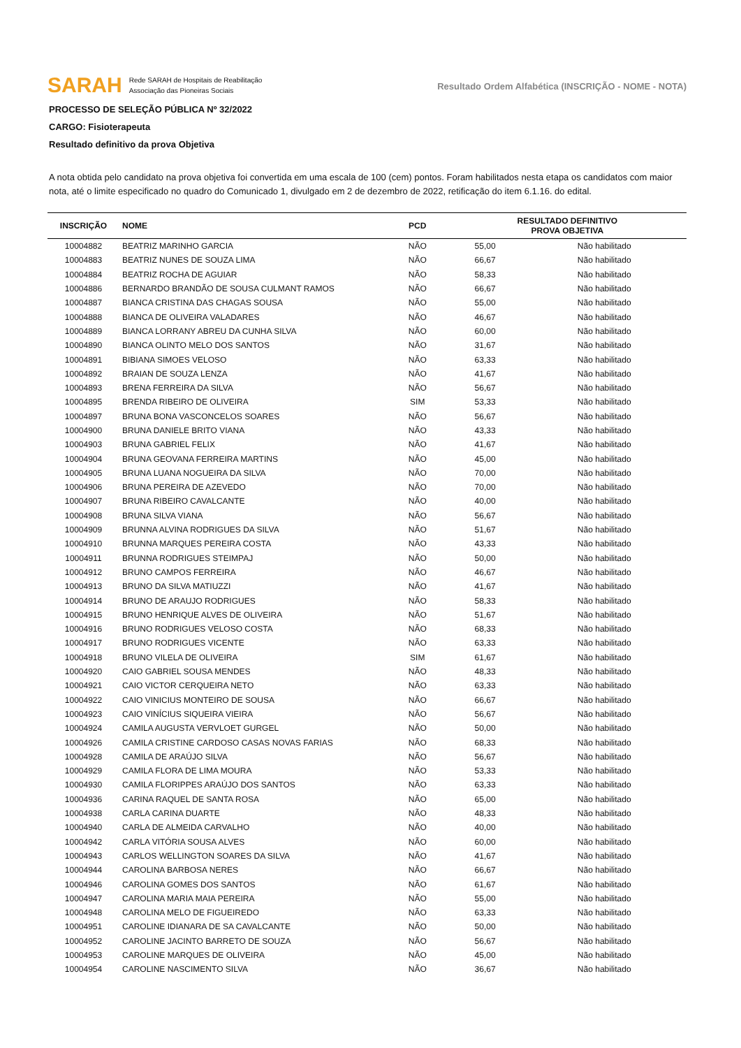SARAH Rede SARAH de Hospitais de Reabilitação
Associação das Pioneiras Sociais
Resultado Ordem Alfabética (INSCRIÇÃO - NOME - NOTA)
PROCESSO DE SELEÇÃO PÚBLICA Nº 32/2022
CARGO: Fisioterapeuta
Resultado definitivo da prova Objetiva
A nota obtida pelo candidato na prova objetiva foi convertida em uma escala de 100 (cem) pontos. Foram habilitados nesta etapa os candidatos com maior nota, até o limite especificado no quadro do Comunicado 1, divulgado em 2 de dezembro de 2022, retificação do item 6.1.16. do edital.
| INSCRIÇÃO | NOME | PCD | RESULTADO DEFINITIVO PROVA OBJETIVA | |
| --- | --- | --- | --- | --- |
| 10004882 | BEATRIZ MARINHO GARCIA | NÃO | 55,00 | Não habilitado |
| 10004883 | BEATRIZ NUNES DE SOUZA LIMA | NÃO | 66,67 | Não habilitado |
| 10004884 | BEATRIZ ROCHA DE AGUIAR | NÃO | 58,33 | Não habilitado |
| 10004886 | BERNARDO BRANDÃO DE SOUSA CULMANT RAMOS | NÃO | 66,67 | Não habilitado |
| 10004887 | BIANCA CRISTINA DAS CHAGAS SOUSA | NÃO | 55,00 | Não habilitado |
| 10004888 | BIANCA DE OLIVEIRA VALADARES | NÃO | 46,67 | Não habilitado |
| 10004889 | BIANCA LORRANY ABREU DA CUNHA SILVA | NÃO | 60,00 | Não habilitado |
| 10004890 | BIANCA OLINTO MELO DOS SANTOS | NÃO | 31,67 | Não habilitado |
| 10004891 | BIBIANA SIMOES VELOSO | NÃO | 63,33 | Não habilitado |
| 10004892 | BRAIAN DE SOUZA LENZA | NÃO | 41,67 | Não habilitado |
| 10004893 | BRENA FERREIRA DA SILVA | NÃO | 56,67 | Não habilitado |
| 10004895 | BRENDA RIBEIRO DE OLIVEIRA | SIM | 53,33 | Não habilitado |
| 10004897 | BRUNA BONA VASCONCELOS SOARES | NÃO | 56,67 | Não habilitado |
| 10004900 | BRUNA DANIELE BRITO VIANA | NÃO | 43,33 | Não habilitado |
| 10004903 | BRUNA GABRIEL FELIX | NÃO | 41,67 | Não habilitado |
| 10004904 | BRUNA GEOVANA FERREIRA MARTINS | NÃO | 45,00 | Não habilitado |
| 10004905 | BRUNA LUANA NOGUEIRA DA SILVA | NÃO | 70,00 | Não habilitado |
| 10004906 | BRUNA PEREIRA DE AZEVEDO | NÃO | 70,00 | Não habilitado |
| 10004907 | BRUNA RIBEIRO CAVALCANTE | NÃO | 40,00 | Não habilitado |
| 10004908 | BRUNA SILVA VIANA | NÃO | 56,67 | Não habilitado |
| 10004909 | BRUNNA ALVINA RODRIGUES DA SILVA | NÃO | 51,67 | Não habilitado |
| 10004910 | BRUNNA MARQUES PEREIRA COSTA | NÃO | 43,33 | Não habilitado |
| 10004911 | BRUNNA RODRIGUES STEIMPAJ | NÃO | 50,00 | Não habilitado |
| 10004912 | BRUNO CAMPOS FERREIRA | NÃO | 46,67 | Não habilitado |
| 10004913 | BRUNO DA SILVA MATIUZZI | NÃO | 41,67 | Não habilitado |
| 10004914 | BRUNO DE ARAUJO RODRIGUES | NÃO | 58,33 | Não habilitado |
| 10004915 | BRUNO HENRIQUE ALVES DE OLIVEIRA | NÃO | 51,67 | Não habilitado |
| 10004916 | BRUNO RODRIGUES VELOSO COSTA | NÃO | 68,33 | Não habilitado |
| 10004917 | BRUNO RODRIGUES VICENTE | NÃO | 63,33 | Não habilitado |
| 10004918 | BRUNO VILELA DE OLIVEIRA | SIM | 61,67 | Não habilitado |
| 10004920 | CAIO GABRIEL SOUSA MENDES | NÃO | 48,33 | Não habilitado |
| 10004921 | CAIO VICTOR CERQUEIRA NETO | NÃO | 63,33 | Não habilitado |
| 10004922 | CAIO VINICIUS MONTEIRO DE SOUSA | NÃO | 66,67 | Não habilitado |
| 10004923 | CAIO VINÍCIUS SIQUEIRA VIEIRA | NÃO | 56,67 | Não habilitado |
| 10004924 | CAMILA AUGUSTA VERVLOET GURGEL | NÃO | 50,00 | Não habilitado |
| 10004926 | CAMILA CRISTINE CARDOSO CASAS NOVAS FARIAS | NÃO | 68,33 | Não habilitado |
| 10004928 | CAMILA DE ARAÚJO SILVA | NÃO | 56,67 | Não habilitado |
| 10004929 | CAMILA FLORA DE LIMA MOURA | NÃO | 53,33 | Não habilitado |
| 10004930 | CAMILA FLORIPPES ARAÚJO DOS SANTOS | NÃO | 63,33 | Não habilitado |
| 10004936 | CARINA RAQUEL DE SANTA ROSA | NÃO | 65,00 | Não habilitado |
| 10004938 | CARLA CARINA DUARTE | NÃO | 48,33 | Não habilitado |
| 10004940 | CARLA DE ALMEIDA CARVALHO | NÃO | 40,00 | Não habilitado |
| 10004942 | CARLA VITÓRIA SOUSA ALVES | NÃO | 60,00 | Não habilitado |
| 10004943 | CARLOS WELLINGTON SOARES DA SILVA | NÃO | 41,67 | Não habilitado |
| 10004944 | CAROLINA BARBOSA NERES | NÃO | 66,67 | Não habilitado |
| 10004946 | CAROLINA GOMES DOS SANTOS | NÃO | 61,67 | Não habilitado |
| 10004947 | CAROLINA MARIA MAIA PEREIRA | NÃO | 55,00 | Não habilitado |
| 10004948 | CAROLINA MELO DE FIGUEIREDO | NÃO | 63,33 | Não habilitado |
| 10004951 | CAROLINE IDIANARA DE SA CAVALCANTE | NÃO | 50,00 | Não habilitado |
| 10004952 | CAROLINE JACINTO BARRETO DE SOUZA | NÃO | 56,67 | Não habilitado |
| 10004953 | CAROLINE MARQUES DE OLIVEIRA | NÃO | 45,00 | Não habilitado |
| 10004954 | CAROLINE NASCIMENTO SILVA | NÃO | 36,67 | Não habilitado |